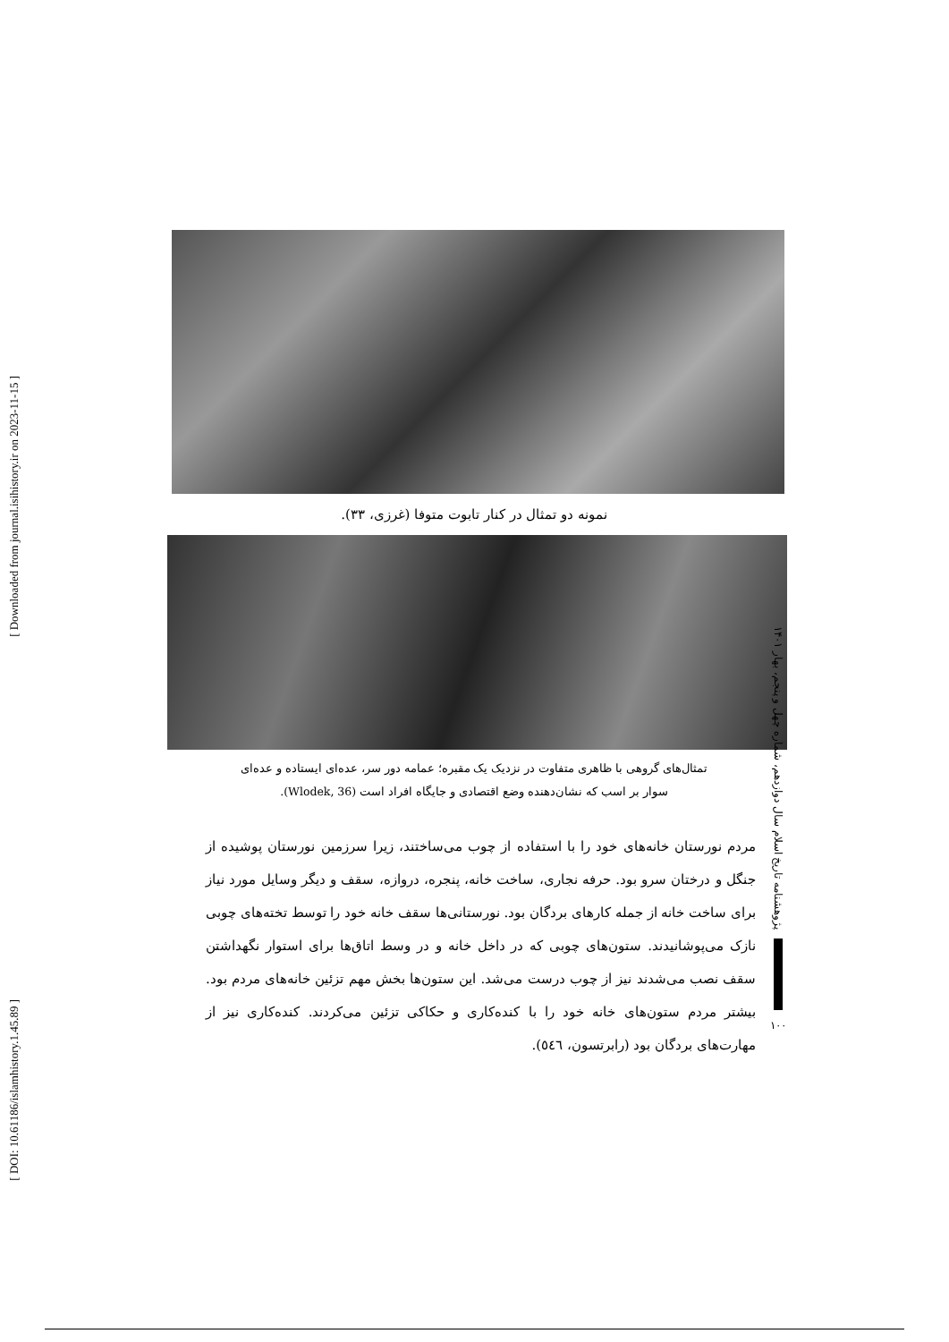[ Downloaded from journal.isihistory.ir on 2023-11-15 ]
[ DOI: 10.61186/islamhistory.1.45.89 ]
نمونه دو تمثال در کنار تابوت متوفا (غرزی، ۳۳).
تمثال‌های گروهی با ظاهری متفاوت در نزدیک یک مقبره؛ عمامه دور سر، عده‌ای ایستاده و عده‌ای
سوار بر اسب که نشان‌دهنده وضع اقتصادی و جایگاه افراد است (Wlodek, 36).
مردم نورستان خانه‌های خود را با استفاده از چوب می‌ساختند، زیرا سرزمین نورستان پوشیده از جنگل و درختان سرو بود. حرفه نجاری، ساخت خانه، پنجره، دروازه، سقف و دیگر وسایل مورد نیاز برای ساخت خانه از جمله کارهای بردگان بود. نورستانی‌ها سقف خانه خود را توسط تخته‌های چوبی نازک می‌پوشانیدند. ستون‌های چوبی که در داخل خانه و در وسط اتاق‌ها برای استوار نگهداشتن سقف نصب می‌شدند نیز از چوب درست می‌شد. این ستون‌ها بخش مهم تزئین خانه‌های مردم بود. بیشتر مردم ستون‌های خانه خود را با کنده‌کاری و حکاکی تزئین می‌کردند. کنده‌کاری نیز از مهارت‌های بردگان بود (رابرتسون، ٥٤٦).
پژوهشنامه تاریخ اسلام سال دوازدهم، شماره چهل و پنجم، بهار ۱۴۰۱
۱۰۰